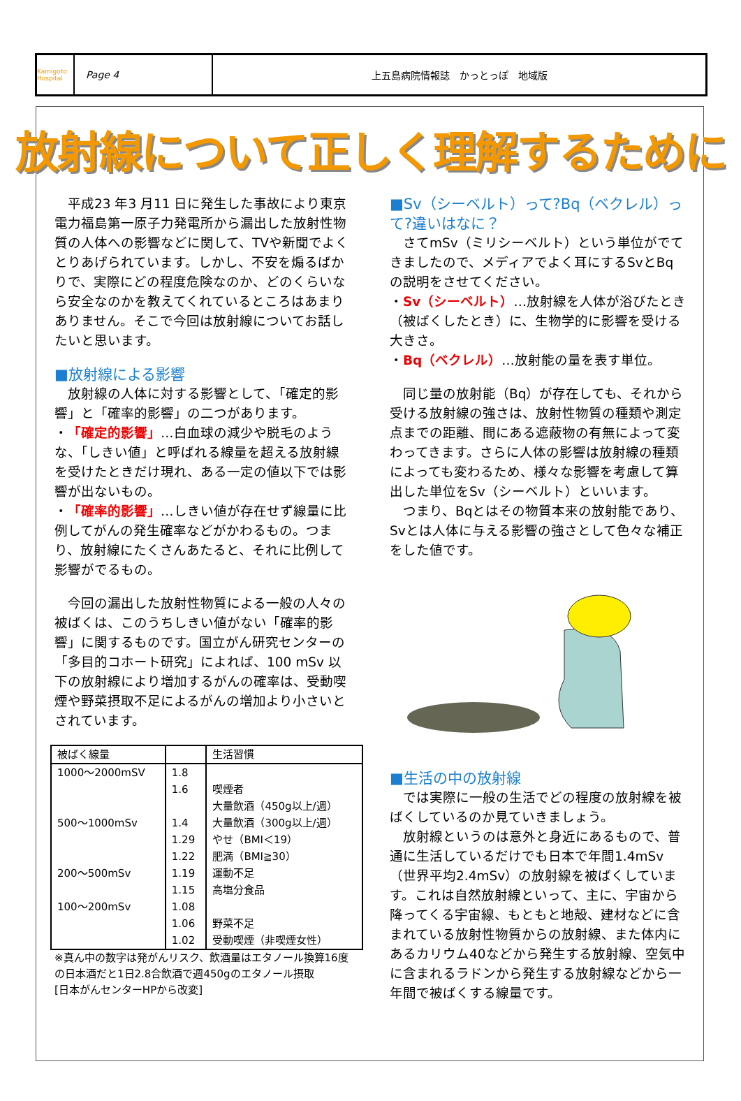Kamigoto Hospital
Page 4 上五島病院情報誌　かっとっぽ　地域版
放射線について正しく理解するために
　平成23 年3 月11 日に発生した事故により東京電力福島第一原子力発電所から漏出した放射性物質の人体への影響などに関して、TVや新聞でよくとりあげられています。しかし、不安を煽るばかりで、実際にどの程度危険なのか、どのくらいなら安全なのかを教えてくれているところはあまりありません。そこで今回は放射線についてお話したいと思います。
■放射線による影響
　放射線の人体に対する影響として、「確定的影響」と「確率的影響」の二つがあります。
・「確定的影響」…白血球の減少や脱毛のような、「しきい値」と呼ばれる線量を超える放射線を受けたときだけ現れ、ある一定の値以下では影響が出ないもの。
・「確率的影響」…しきい値が存在せず線量に比例してがんの発生確率などがかわるもの。つまり、放射線にたくさんあたると、それに比例して影響がでるもの。
　今回の漏出した放射性物質による一般の人々の被ばくは、このうちしきい値がない「確率的影響」に関するものです。国立がん研究センターの「多目的コホート研究」によれば、100 mSv 以下の放射線により増加するがんの確率は、受動喫煙や野菜摂取不足によるがんの増加より小さいとされています。
| 被ばく線量 | | 生活習慣 |
| --- | --- | --- |
| 1000～2000mSV | 1.8 | |
| | 1.6 | 喫煙者 大量飲酒（450g以上/週） |
| 500～1000mSv | 1.4 | 大量飲酒（300g以上/週） |
| | 1.29 | やせ（BMI＜19） |
| | 1.22 | 肥満（BMI≧30） |
| 200～500mSv | 1.19 | 運動不足 |
| | 1.15 | 高塩分食品 |
| 100～200mSv | 1.08 | |
| | 1.06 | 野菜不足 |
| | 1.02 | 受動喫煙（非喫煙女性） |
※真ん中の数字は発がんリスク、飲酒量はエタノール換算16度の日本酒だと1日2.8合飲酒で週450gのエタノール摂取
[日本がんセンターHPから改変]
■Sv（シーベルト）って?Bq（ベクレル）って?違いはなに？
　さてmSv（ミリシーベルト）という単位がでてきましたので、メディアでよく耳にするSvとBqの説明をさせてください。
・Sv（シーベルト）…放射線を人体が浴びたとき（被ばくしたとき）に、生物学的に影響を受ける大きさ。
・Bq（ベクレル）…放射能の量を表す単位。
　同じ量の放射能（Bq）が存在しても、それから受ける放射線の強さは、放射性物質の種類や測定点までの距離、間にある遮蔽物の有無によって変わってきます。さらに人体の影響は放射線の種類によっても変わるため、様々な影響を考慮して算出した単位をSv（シーベルト）といいます。
　つまり、Bqとはその物質本来の放射能であり、Svとは人体に与える影響の強さとして色々な補正をした値です。
■生活の中の放射線
　では実際に一般の生活でどの程度の放射線を被ばくしているのか見ていきましょう。
　放射線というのは意外と身近にあるもので、普通に生活しているだけでも日本で年間1.4mSv（世界平均2.4mSv）の放射線を被ばくしています。これは自然放射線といって、主に、宇宙から降ってくる宇宙線、もともと地殻、建材などに含まれている放射性物質からの放射線、また体内にあるカリウム40などから発生する放射線、空気中に含まれるラドンから発生する放射線などから一年間で被ばくする線量です。